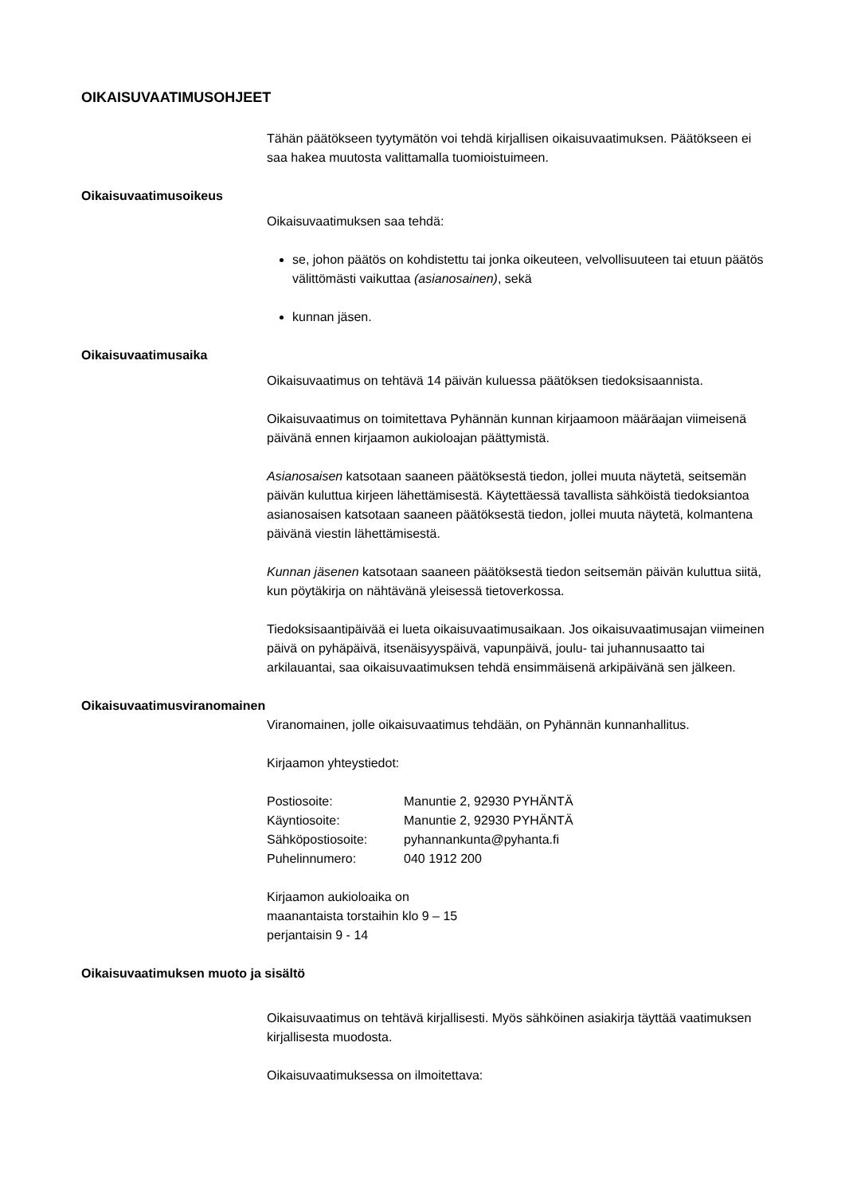OIKAISUVAATIMUSOHJEET
Tähän päätökseen tyytymätön voi tehdä kirjallisen oikaisuvaatimuksen. Päätökseen ei saa hakea muutosta valittamalla tuomioistuimeen.
Oikaisuvaatimusoikeus
Oikaisuvaatimuksen saa tehdä:
se, johon päätös on kohdistettu tai jonka oikeuteen, velvollisuuteen tai etuun päätös välittömästi vaikuttaa (asianosainen), sekä
kunnan jäsen.
Oikaisuvaatimusaika
Oikaisuvaatimus on tehtävä 14 päivän kuluessa päätöksen tiedoksisaannista.
Oikaisuvaatimus on toimitettava Pyhännän kunnan kirjaamoon määräajan viimeisenä päivänä ennen kirjaamon aukioloajan päättymistä.
Asianosaisen katsotaan saaneen päätöksestä tiedon, jollei muuta näytetä, seitsemän päivän kuluttua kirjeen lähettämisestä. Käytettäessä tavallista sähköistä tiedoksiantoa asianosaisen katsotaan saaneen päätöksestä tiedon, jollei muuta näytetä, kolmantena päivänä viestin lähettämisestä.
Kunnan jäsenen katsotaan saaneen päätöksestä tiedon seitsemän päivän kuluttua siitä, kun pöytäkirja on nähtävänä yleisessä tietoverkossa.
Tiedoksisaantipäivää ei lueta oikaisuvaatimusaikaan. Jos oikaisuvaatimusajan viimeinen päivä on pyhäpäivä, itsenäisyyspäivä, vapunpäivä, joulu- tai juhannusaatto tai arkilauantai, saa oikaisuvaatimuksen tehdä ensimmäisenä arkipäivänä sen jälkeen.
Oikaisuvaatimusviranomainen
Viranomainen, jolle oikaisuvaatimus tehdään, on Pyhännän kunnanhallitus.
Kirjaamon yhteystiedot:
| Postiosoite: | Manuntie 2, 92930 PYHÄNTÄ |
| Käyntiosoite: | Manuntie 2, 92930 PYHÄNTÄ |
| Sähköpostiosoite: | pyhannankunta@pyhanta.fi |
| Puhelinnumero: | 040 1912 200 |
Kirjaamon aukioloaika on
maanantaista torstaihin klo 9 – 15
perjantaisin 9 - 14
Oikaisuvaatimuksen muoto ja sisältö
Oikaisuvaatimus on tehtävä kirjallisesti. Myös sähköinen asiakirja täyttää vaatimuksen kirjallisesta muodosta.
Oikaisuvaatimuksessa on ilmoitettava: